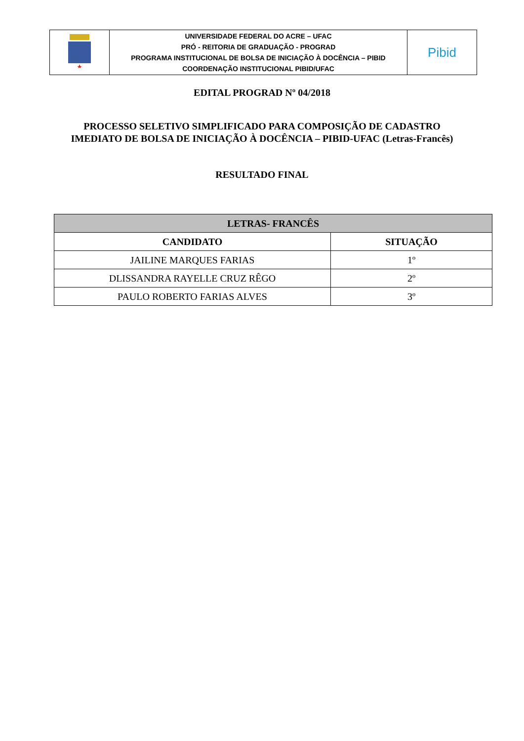| | UNIVERSIDADE FEDERAL DO ACRE – UFAC PRÓ - REITORIA DE GRADUAÇÃO - PROGRAD PROGRAMA INSTITUCIONAL DE BOLSA DE INICIAÇÃO À DOCÊNCIA – PIBID COORDENAÇÃO INSTITUCIONAL PIBID/UFAC | Pibid |
EDITAL PROGRAD Nº 04/2018
PROCESSO SELETIVO SIMPLIFICADO PARA COMPOSIÇÃO DE CADASTRO
IMEDIATO DE BOLSA DE INICIAÇÃO À DOCÊNCIA – PIBID-UFAC (Letras-Francês)
RESULTADO FINAL
| LETRAS- FRANCÊS | |
| --- | --- |
| CANDIDATO | SITUAÇÃO |
| JAILINE MARQUES FARIAS | 1º |
| DLISSANDRA RAYELLE CRUZ RÊGO | 2º |
| PAULO ROBERTO FARIAS ALVES | 3º |